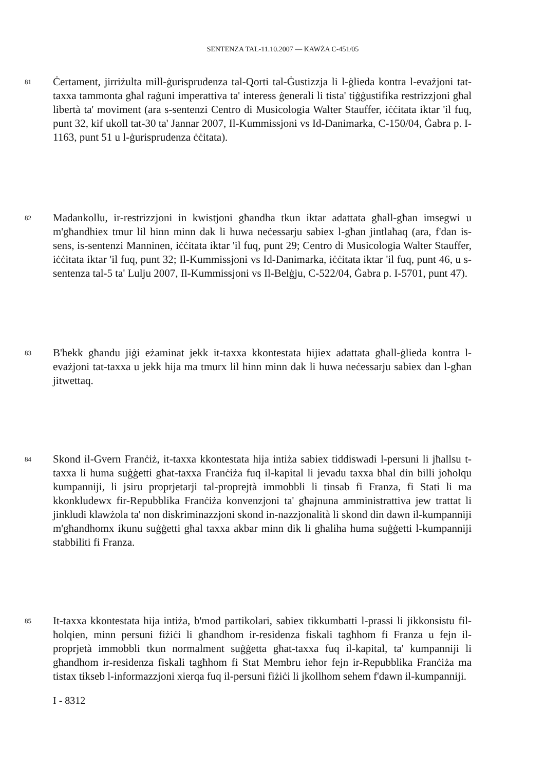SENTENZA TAL-11.10.2007 — KAWŻA C-451/05
81
Ċertament, jirriżulta mill-ġurisprudenza tal-Qorti tal-Ġustizzja li l-ġlieda kontra l-evażjoni tat-taxxa tammonta għal raġuni imperattiva ta' interess ġenerali li tista' tiġġustifika restrizzjoni għal libertà ta' moviment (ara s-sentenzi Centro di Musicologia Walter Stauffer, iċċitata iktar 'il fuq, punt 32, kif ukoll tat-30 ta' Jannar 2007, Il-Kummissjoni vs Id-Danimarka, C-150/04, Ġabra p. I-1163, punt 51 u l-ġurisprudenza ċċitata).
82
Madankollu, ir-restrizzjoni in kwistjoni għandha tkun iktar adattata għall-għan imsegwi u m'għandhiex tmur lil hinn minn dak li huwa neċessarju sabiex l-għan jintlaħaq (ara, f'dan is-sens, is-sentenzi Manninen, iċċitata iktar 'il fuq, punt 29; Centro di Musicologia Walter Stauffer, iċċitata iktar 'il fuq, punt 32; Il-Kummissjoni vs Id-Danimarka, iċċitata iktar 'il fuq, punt 46, u s-sentenza tal-5 ta' Lulju 2007, Il-Kummissjoni vs Il-Belġju, C-522/04, Ġabra p. I-5701, punt 47).
83
B'hekk għandu jiġi eżaminat jekk it-taxxa kkontestata hijiex adattata għall-ġlieda kontra l-evażjoni tat-taxxa u jekk hija ma tmurx lil hinn minn dak li huwa neċessarju sabiex dan l-għan jitwettaq.
84
Skond il-Gvern Franċiż, it-taxxa kkontestata hija intiża sabiex tiddiswadi l-persuni li jħallsu t-taxxa li huma suġġetti għat-taxxa Franċiża fuq il-kapital li jevadu taxxa bħal din billi joħolqu kumpanniji, li jsiru proprjetarji tal-proprejtà immobbli li tinsab fi Franza, fi Stati li ma kkonkludewx fir-Repubblika Franċiża konvenzjoni ta' għajnuna amministrattiva jew trattat li jinkludi klawżola ta' non diskriminazzjoni skond in-nazzjonalità li skond din dawn il-kumpanniji m'għandhomx ikunu suġġetti għal taxxa akbar minn dik li għaliha huma suġġetti l-kumpanniji stabbiliti fi Franza.
85
It-taxxa kkontestata hija intiża, b'mod partikolari, sabiex tikkumbatti l-prassi li jikkonsistu fil-ħolqien, minn persuni fiżiċi li għandhom ir-residenza fiskali tagħhom fi Franza u fejn il-proprjetà immobbli tkun normalment suġġetta għat-taxxa fuq il-kapital, ta' kumpanniji li għandhom ir-residenza fiskali tagħhom fi Stat Membru ieħor fejn ir-Repubblika Franċiża ma tistax tikseb l-informazzjoni xierqa fuq il-persuni fiżiċi li jkollhom sehem f'dawn il-kumpanniji.
I - 8312